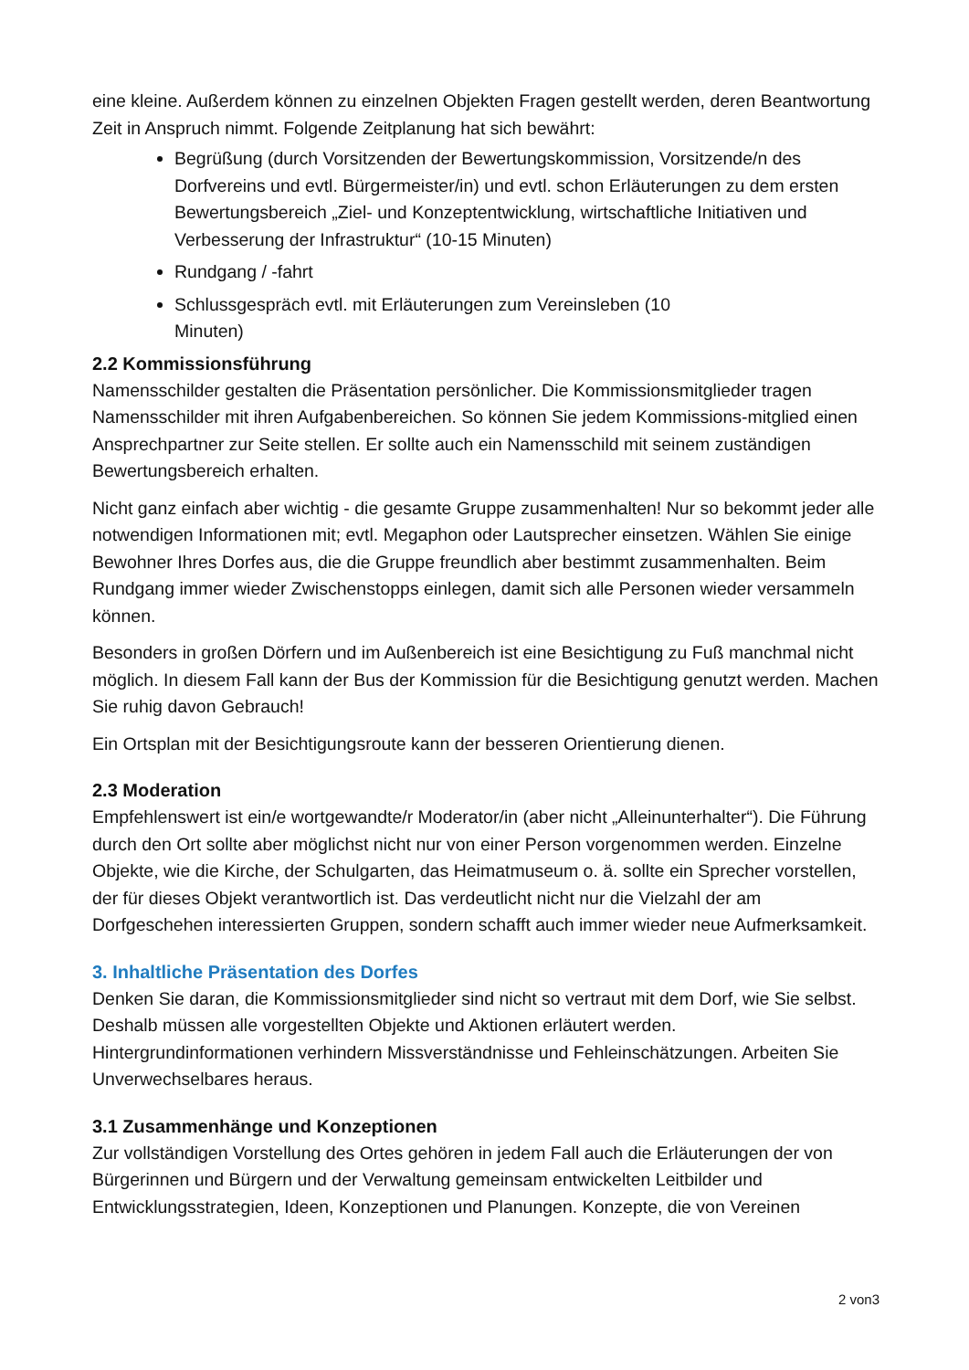eine kleine. Außerdem können zu einzelnen Objekten Fragen gestellt werden, deren Beantwortung Zeit in Anspruch nimmt. Folgende Zeitplanung hat sich bewährt:
Begrüßung (durch Vorsitzenden der Bewertungskommission, Vorsitzende/n des Dorfvereins und evtl. Bürgermeister/in) und evtl. schon Erläuterungen zu dem ersten Bewertungsbereich „Ziel- und Konzeptentwicklung, wirtschaftliche Initiativen und Verbesserung der Infrastruktur“ (10-15 Minuten)
Rundgang / -fahrt
Schlussgespräch evtl. mit Erläuterungen zum Vereinsleben (10
Minuten)
2.2 Kommissionsführung
Namensschilder gestalten die Präsentation persönlicher. Die Kommissionsmitglieder tragen Namensschilder mit ihren Aufgabenbereichen. So können Sie jedem Kommissions-mitglied einen Ansprechpartner zur Seite stellen. Er sollte auch ein Namensschild mit seinem zuständigen Bewertungsbereich erhalten.
Nicht ganz einfach aber wichtig - die gesamte Gruppe zusammenhalten! Nur so bekommt jeder alle notwendigen Informationen mit; evtl. Megaphon oder Lautsprecher einsetzen. Wählen Sie einige Bewohner Ihres Dorfes aus, die die Gruppe freundlich aber bestimmt zusammenhalten. Beim Rundgang immer wieder Zwischenstopps einlegen, damit sich alle Personen wieder versammeln können.
Besonders in großen Dörfern und im Außenbereich ist eine Besichtigung zu Fuß manchmal nicht möglich. In diesem Fall kann der Bus der Kommission für die Besichtigung genutzt werden. Machen Sie ruhig davon Gebrauch!
Ein Ortsplan mit der Besichtigungsroute kann der besseren Orientierung dienen.
2.3 Moderation
Empfehlenswert ist ein/e wortgewandte/r Moderator/in (aber nicht „Alleinunterhalter“). Die Führung durch den Ort sollte aber möglichst nicht nur von einer Person vorgenommen werden. Einzelne Objekte, wie die Kirche, der Schulgarten, das Heimatmuseum o. ä. sollte ein Sprecher vorstellen, der für dieses Objekt verantwortlich ist. Das verdeutlicht nicht nur die Vielzahl der am Dorfgeschehen interessierten Gruppen, sondern schafft auch immer wieder neue Aufmerksamkeit.
3. Inhaltliche Präsentation des Dorfes
Denken Sie daran, die Kommissionsmitglieder sind nicht so vertraut mit dem Dorf, wie Sie selbst. Deshalb müssen alle vorgestellten Objekte und Aktionen erläutert werden. Hintergrundinformationen verhindern Missverständnisse und Fehleinschätzungen. Arbeiten Sie Unverwechselbares heraus.
3.1 Zusammenhänge und Konzeptionen
Zur vollständigen Vorstellung des Ortes gehören in jedem Fall auch die Erläuterungen der von Bürgerinnen und Bürgern und der Verwaltung gemeinsam entwickelten Leitbilder und Entwicklungsstrategien, Ideen, Konzeptionen und Planungen. Konzepte, die von Vereinen
2 von3